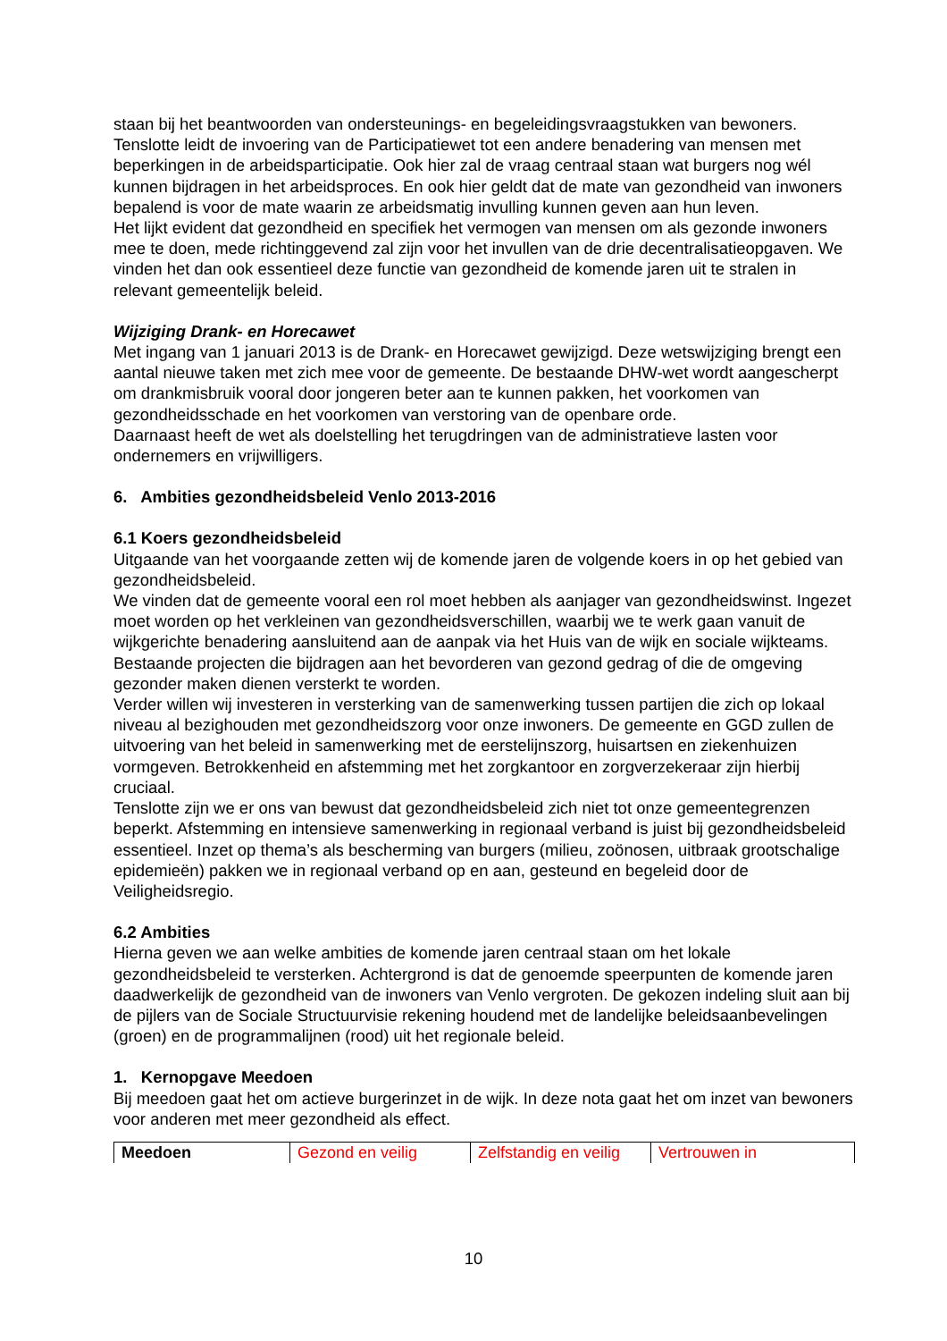staan bij het beantwoorden van ondersteunings- en begeleidingsvraagstukken van bewoners. Tenslotte leidt de invoering van de Participatiewet tot een andere benadering van mensen met beperkingen in de arbeidsparticipatie. Ook hier zal de vraag centraal staan wat burgers nog wél kunnen bijdragen in het arbeidsproces. En ook hier geldt dat de mate van gezondheid van inwoners bepalend is voor de mate waarin ze arbeidsmatig invulling kunnen geven aan hun leven.
Het lijkt evident dat gezondheid en specifiek het vermogen van mensen om als gezonde inwoners mee te doen, mede richtinggevend zal zijn voor het invullen van de drie decentralisatieopgaven. We vinden het dan ook essentieel deze functie van gezondheid de komende jaren uit te stralen in relevant gemeentelijk beleid.
Wijziging Drank- en Horecawet
Met ingang van 1 januari 2013 is de Drank- en Horecawet gewijzigd. Deze wetswijziging brengt een aantal nieuwe taken met zich mee voor de gemeente. De bestaande DHW-wet wordt aangescherpt om drankmisbruik vooral door jongeren beter aan te kunnen pakken, het voorkomen van gezondheidsschade en het voorkomen van verstoring van de openbare orde.
Daarnaast heeft de wet als doelstelling het terugdringen van de administratieve lasten voor ondernemers en vrijwilligers.
6. Ambities gezondheidsbeleid Venlo 2013-2016
6.1 Koers gezondheidsbeleid
Uitgaande van het voorgaande zetten wij de komende jaren de volgende koers in op het gebied van gezondheidsbeleid.
We vinden dat de gemeente vooral een rol moet hebben als aanjager van gezondheidswinst. Ingezet moet worden op het verkleinen van gezondheidsverschillen, waarbij we te werk gaan vanuit de wijkgerichte benadering aansluitend aan de aanpak via het Huis van de wijk en sociale wijkteams. Bestaande projecten die bijdragen aan het bevorderen van gezond gedrag of die de omgeving gezonder maken dienen versterkt te worden.
Verder willen wij investeren in versterking van de samenwerking tussen partijen die zich op lokaal niveau al bezighouden met gezondheidszorg voor onze inwoners. De gemeente en GGD zullen de uitvoering van het beleid in samenwerking met de eerstelijnszorg, huisartsen en ziekenhuizen vormgeven. Betrokkenheid en afstemming met het zorgkantoor en zorgverzekeraar zijn hierbij cruciaal.
Tenslotte zijn we er ons van bewust dat gezondheidsbeleid zich niet tot onze gemeentegrenzen beperkt. Afstemming en intensieve samenwerking in regionaal verband is juist bij gezondheidsbeleid essentieel. Inzet op thema’s als bescherming van burgers (milieu, zoönosen, uitbraak grootschalige epidemieën) pakken we in regionaal verband op en aan, gesteund en begeleid door de Veiligheidsregio.
6.2 Ambities
Hierna geven we aan welke ambities de komende jaren centraal staan om het lokale gezondheidsbeleid te versterken. Achtergrond is dat de genoemde speerpunten de komende jaren daadwerkelijk de gezondheid van de inwoners van Venlo vergroten. De gekozen indeling sluit aan bij de pijlers van de Sociale Structuurvisie rekening houdend met de landelijke beleidsaanbevelingen (groen) en de programmalijnen (rood) uit het regionale beleid.
1. Kernopgave Meedoen
Bij meedoen gaat het om actieve burgerinzet in de wijk. In deze nota gaat het om inzet van bewoners voor anderen met meer gezondheid als effect.
| Meedoen | Gezond en veilig | Zelfstandig en veilig | Vertrouwen in |
10